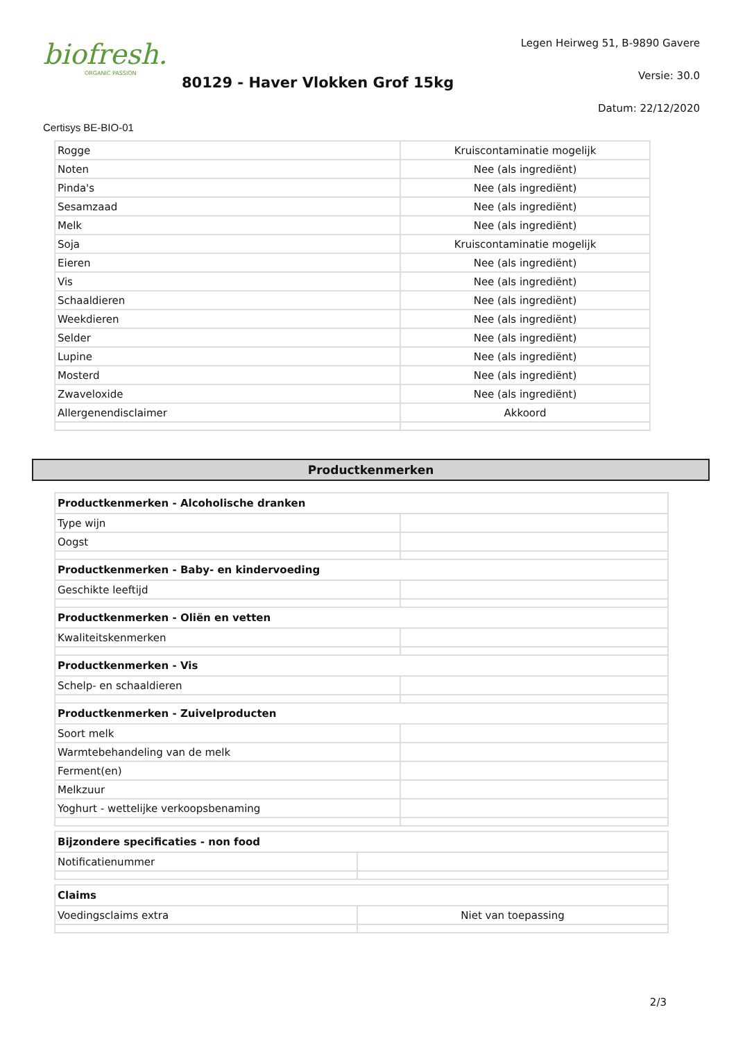biofresh.
ORGANIC PASSION
80129 - Haver Vlokken Grof 15kg
Legen Heirweg 51, B-9890 Gavere
Versie: 30.0
Datum: 22/12/2020
Certisys BE-BIO-01
| Rogge | Kruiscontaminatie mogelijk |
| Noten | Nee (als ingrediënt) |
| Pinda's | Nee (als ingrediënt) |
| Sesamzaad | Nee (als ingrediënt) |
| Melk | Nee (als ingrediënt) |
| Soja | Kruiscontaminatie mogelijk |
| Eieren | Nee (als ingrediënt) |
| Vis | Nee (als ingrediënt) |
| Schaaldieren | Nee (als ingrediënt) |
| Weekdieren | Nee (als ingrediënt) |
| Selder | Nee (als ingrediënt) |
| Lupine | Nee (als ingrediënt) |
| Mosterd | Nee (als ingrediënt) |
| Zwaveloxide | Nee (als ingrediënt) |
| Allergenendisclaimer | Akkoord |
Productkenmerken
| Productkenmerken - Alcoholische dranken | |
| --- | --- |
| Type wijn | |
| Oogst | |
| Productkenmerken - Baby- en kindervoeding | |
| Geschikte leeftijd | |
| Productkenmerken - Oliën en vetten | |
| Kwaliteitskenmerken | |
| Productkenmerken - Vis | |
| Schelp- en schaaldieren | |
| Productkenmerken - Zuivelproducten | |
| Soort melk | |
| Warmtebehandeling van de melk | |
| Ferment(en) | |
| Melkzuur | |
| Yoghurt - wettelijke verkoopsbenaming | |
| Bijzondere specificaties - non food | |
| --- | --- |
| Notificatienummer | |
| Claims | |
| --- | --- |
| Voedingsclaims extra | Niet van toepassing |
2/3